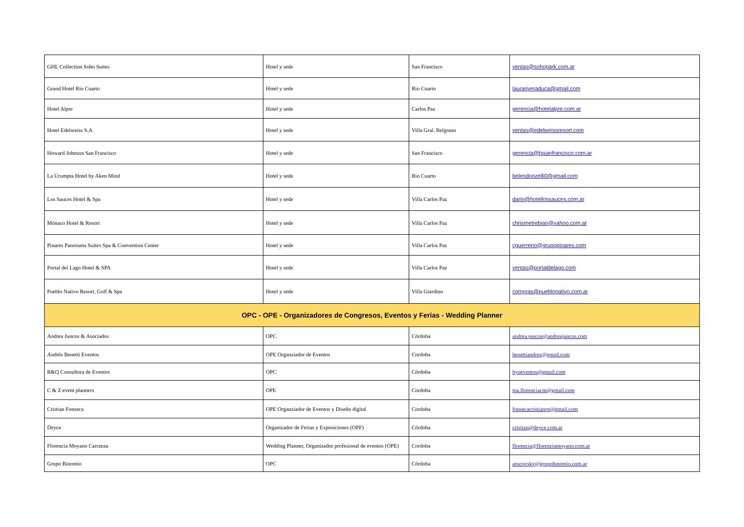| GHL Collection Soho Suites | Hotel y sede | San Francisco | ventas@sohopark.com.ar |
| Grand Hotel Rio Cuarto | Hotel y sede | Rio Cuarto | laurariveraduca@gmail.com |
| Hotel Alpre | Hotel y sede | Carlos Paz | gerencia@hotelalpre.com.ar |
| Hotel Edelweiss S.A | Hotel y sede | Villa Gral. Belgrano | ventas@edelweissresort.com |
| Howard Johnson San Francisco | Hotel y sede | San Francisco | gerencia@hjsanfrancisco.com.ar |
| La Urumpta Hotel by Aken Mind | Hotel y sede | Rio Cuarto | belendonzelli0@gmail.com |
| Los Sauces Hotel & Spa | Hotel y sede | Villa Carlos Paz | dario@hotellossauces.com.ar |
| Mónaco Hotel & Resort | Hotel y sede | Villa Carlos Paz | chrismetrebian@yahoo.com.ar |
| Pinares Panorama Suites Spa & Convention Center | Hotel y sede | Villa Carlos Paz | cguerreno@grupopinares.com |
| Portal del Lago Hotel & SPA | Hotel y sede | Villa Carlos Paz | ventas@portaldelago.com |
| Pueblo Nativo Resort, Golf & Spa | Hotel y sede | Villa Giardino | compras@pueblonativo.com.ar |
| OPC - OPE - Organizadores de Congresos, Eventos y Ferias - Wedding Planner | | | |
| Andrea Juncos & Asociados | OPC | Córdoba | andrea.juncos@andreajuncos.com |
| Andrés Benetti Eventos | OPE Organziador de Eventos | Cordoba | benettiandres@gmail.com |
| B&Q Consultora de Eventos | OPC | Córdoba | byqeventos@gmail.com |
| C & Z event planners | OPE | Cordoba | ma.florenciacm@gmail.com |
| Cristian Fonseca | OPE Organziador de Eventos y Diseño digital | Cordoba | fonsecacristianrp@gmail.com |
| Deyce | Organizador de Ferias y Exposiciones (OPF) | Córdoba | cristian@deyce.com.ar |
| Florencia Moyano Carranza | Wedding Planner, Organizador profesional de eventos (OPE) | Cordoba | florencia@florenciamoyano.com.ar |
| Grupo Binomio | OPC | Córdoba | arucovsky@grupobinomio.com.ar |